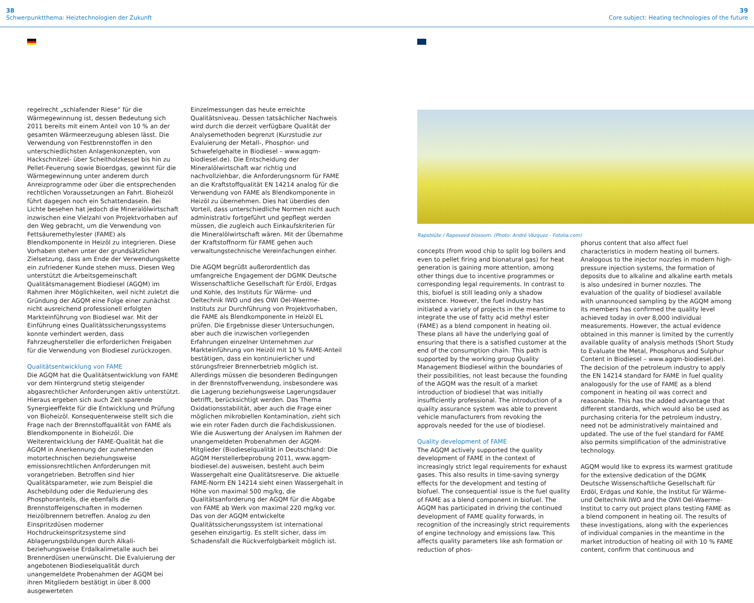38
Schwerpunktthema: Heiztechnologien der Zukunft
39
Core subject: Heating technologies of the future
regelrecht „schlafender Riese“ für die Wärmegewinnung ist, dessen Bedeutung sich 2011 bereits mit einem Anteil von 10 % an der gesamten Wärmeerzeugung ablesen lässt. Die Verwendung von Festbrennstoffen in den unterschiedlichsten Anlagenkonzepten, von Hackschnitzel- über Scheitholzkessel bis hin zu Pellet-Feuerung sowie Bioerdgas, gewinnt für die Wärmegewinnung unter anderem durch Anreizprogramme oder über die entsprechenden rechtlichen Voraussetzungen an Fahrt. Bioheizöl führt dagegen noch ein Schattendasein. Bei Lichte besehen hat jedoch die Mineralölwirtschaft inzwischen eine Vielzahl von Projektvorhaben auf den Weg gebracht, um die Verwendung von Fettsäuremethylester (FAME) als Blendkomponente in Heizöl zu integrieren. Diese Vorhaben stehen unter der grundsätzlichen Zielsetzung, dass am Ende der Verwendungskette ein zufriedener Kunde stehen muss. Diesen Weg unterstützt die Arbeitsgemeinschaft Qualitätsmanagement Biodiesel (AGQM) im Rahmen ihrer Möglichkeiten, weil nicht zuletzt die Gründung der AGQM eine Folge einer zunächst nicht ausreichend professionell erfolgten Markteinführung von Biodiesel war. Mit der Einführung eines Qualitätssicherungssystems konnte verhindert werden, dass Fahrzeughersteller die erforderlichen Freigaben für die Verwendung von Biodiesel zurückzogen.
Qualitätsentwicklung von FAME
Die AGQM hat die Qualitätsentwicklung von FAME vor dem Hintergrund stetig steigender abgasrechtlicher Anforderungen aktiv unterstützt. Hieraus ergeben sich auch Zeit sparende Synergieeffekte für die Entwicklung und Prüfung von Bioheizöl. Konsequenterweise stellt sich die Frage nach der Brennstoffqualität von FAME als Blendkomponente in Bioheizöl. Die Weiterentwicklung der FAME-Qualität hat die AGQM in Anerkennung der zunehmenden motortechnischen beziehungsweise emissionsrechtlichen Anforderungen mit vorangetrieben. Betroffen sind hier Qualitätsparameter, wie zum Beispiel die Aschebildung oder die Reduzierung des Phosphoranteils, die ebenfalls die Brennstoffeigenschaften in modernen Heizölbrennern betreffen. Analog zu den Einspritzdüsen moderner Hochdruckeinspritzsysteme sind Ablagerungsbildungen durch Alkali- beziehungsweise Erdalkalimetalle auch bei Brennerdüsen unerwünscht. Die Evaluierung der angebotenen Biodieselqualität durch unangemeldete Probenahmen der AGQM bei ihren Mitgliedern bestätigt in über 8.000 ausgewerteten
Einzelmessungen das heute erreichte Qualitätsniveau. Dessen tatsächlicher Nachweis wird durch die derzeit verfügbare Qualität der Analysemethoden begrenzt (Kurzstudie zur Evaluierung der Metall-, Phosphor- und Schwefelgehalte in Biodiesel – www.agqm-biodiesel.de). Die Entscheidung der Mineralölwirtschaft war richtig und nachvollziehbar, die Anforderungsnorm für FAME an die Kraftstoffqualität EN 14214 analog für die Verwendung von FAME als Blendkomponente in Heizöl zu übernehmen. Dies hat überdies den Vorteil, dass unterschiedliche Normen nicht auch administrativ fortgeführt und gepflegt werden müssen, die zugleich auch Einkaufskriterien für die Mineralölwirtschaft wären. Mit der Übernahme der Kraftstoffnorm für FAME gehen auch verwaltungstechnische Vereinfachungen einher.
Die AGQM begrüßt außerordentlich das umfangreiche Engagement der DGMK Deutsche Wissenschaftliche Gesellschaft für Erdöl, Erdgas und Kohle, des Instituts für Wärme- und Oeltechnik IWO und des OWI Oel-Waerme-Instituts zur Durchführung von Projektvorhaben, die FAME als Blendkomponente in Heizöl EL prüfen. Die Ergebnisse dieser Untersuchungen, aber auch die inzwischen vorliegenden Erfahrungen einzelner Unternehmen zur Markteinführung von Heizöl mit 10 % FAME-Anteil bestätigen, dass ein kontinuierlicher und störungsfreier Brennerbetrieb möglich ist. Allerdings müssen die besonderen Bedingungen in der Brennstoffverwendung, insbesondere was die Lagerung beziehungsweise Lagerungsdauer betrifft, berücksichtigt werden. Das Thema Oxidationsstabilität, aber auch die Frage einer möglichen mikrobiellen Kontamination, zieht sich wie ein roter Faden durch die Fachdiskussionen. Wie die Auswertung der Analysen im Rahmen der unangemeldeten Probenahmen der AGQM-Mitglieder (Biodieselqualität in Deutschland: Die AGQM Herstellerbeprobung 2011, www.agqm-biodiesel.de) ausweisen, besteht auch beim Wassergehalt eine Qualitätsreserve. Die aktuelle FAME-Norm EN 14214 sieht einen Wassergehalt in Höhe von maximal 500 mg/kg, die Qualitätsanforderung der AGQM für die Abgabe von FAME ab Werk von maximal 220 mg/kg vor. Das von der AGQM entwickelte Qualitätssicherungssystem ist international gesehen einzigartig. Es stellt sicher, dass im Schadensfall die Rückverfolgbarkeit möglich ist.
Rapsblüte / Rapeseed blossom. (Photo: André Vázquez - Fotolia.com)
concepts (from wood chip to split log boilers and even to pellet firing and bionatural gas) for heat generation is gaining more attention, among other things due to incentive programmes or corresponding legal requirements. In contrast to this, biofuel is still leading only a shadow existence. However, the fuel industry has initiated a variety of projects in the meantime to integrate the use of fatty acid methyl ester (FAME) as a blend component in heating oil. These plans all have the underlying goal of ensuring that there is a satisfied customer at the end of the consumption chain. This path is supported by the working group Quality Management Biodiesel within the boundaries of their possibilities, not least because the founding of the AGQM was the result of a market introduction of biodiesel that was initially insufficiently professional. The introduction of a quality assurance system was able to prevent vehicle manufacturers from revoking the approvals needed for the use of biodiesel.
Quality development of FAME
The AGQM actively supported the quality development of FAME in the context of increasingly strict legal requirements for exhaust gases. This also results in time-saving synergy effects for the development and testing of biofuel. The consequential issue is the fuel quality of FAME as a blend component in biofuel. The AGQM has participated in driving the continued development of FAME quality forwards, in recognition of the increasingly strict requirements of engine technology and emissions law. This affects quality parameters like ash formation or reduction of phos-
phorus content that also affect fuel characteristics in modern heating oil burners. Analogous to the injector nozzles in modern high-pressure injection systems, the formation of deposits due to alkaline and alkaline earth metals is also undesired in burner nozzles. The evaluation of the quality of biodiesel available with unannounced sampling by the AGQM among its members has confirmed the quality level achieved today in over 8,000 individual measurements. However, the actual evidence obtained in this manner is limited by the currently available quality of analysis methods (Short Study to Evaluate the Metal, Phosphorus and Sulphur Content in Biodiesel – www.agqm-biodiesel.de). The decision of the petroleum industry to apply the EN 14214 standard for FAME in fuel quality analogously for the use of FAME as a blend component in heating oil was correct and reasonable. This has the added advantage that different standards, which would also be used as purchasing criteria for the petroleum industry, need not be administratively maintained and updated. The use of the fuel standard for FAME also permits simplification of the administrative technology.
AGQM would like to express its warmest gratitude for the extensive dedication of the DGMK Deutsche Wissenschaftliche Gesellschaft für Erdöl, Erdgas und Kohle, the Institut für Wärme- und Oeltechnik IWO and the OWI Oel-Waerme-Institut to carry out project plans testing FAME as a blend component in heating oil. The results of these investigations, along with the experiences of individual companies in the meantime in the market introduction of heating oil with 10 % FAME content, confirm that continuous and